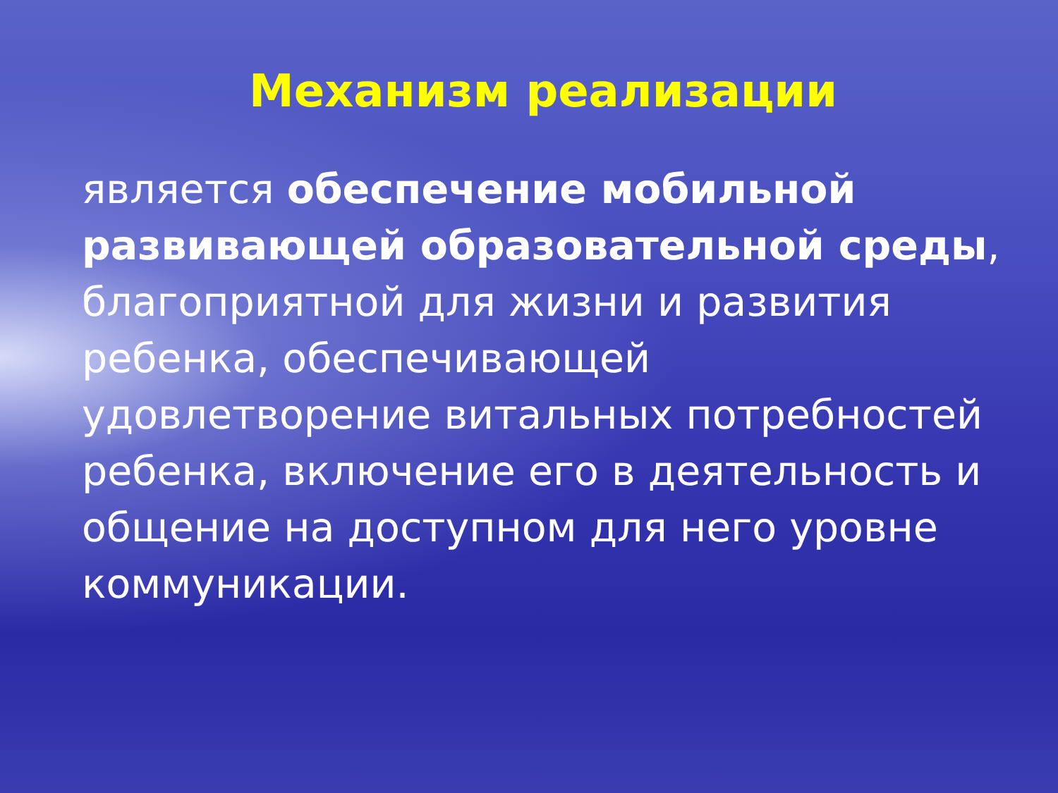Механизм реализации
является обеспечение мобильной развивающей образовательной среды, благоприятной для жизни и развития ребенка, обеспечивающей удовлетворение витальных потребностей ребенка, включение его в деятельность и общение на доступном для него уровне коммуникации.